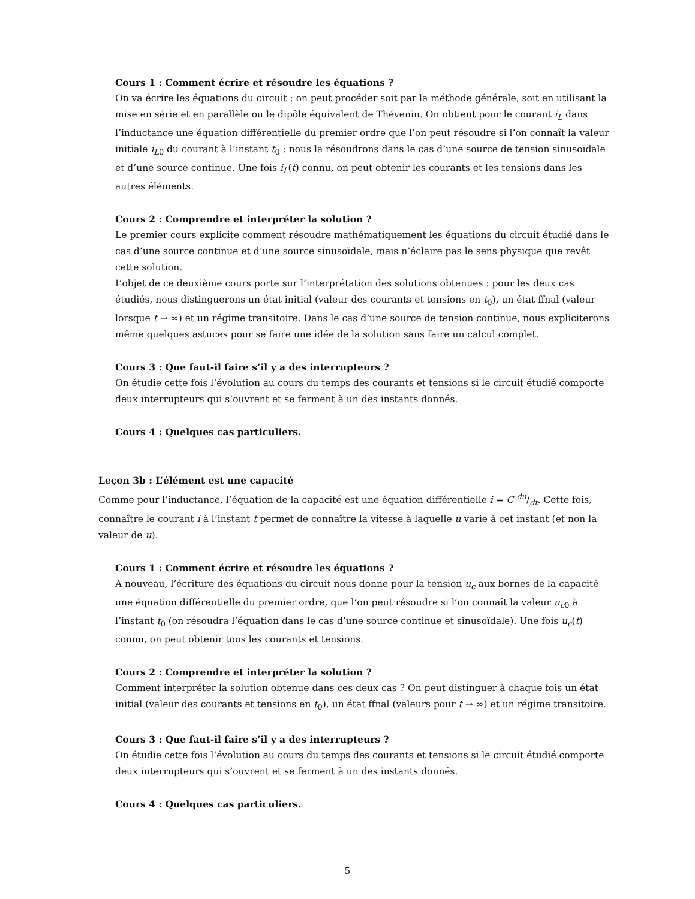Cours 1 : Comment écrire et résoudre les équations ?
On va écrire les équations du circuit : on peut procéder soit par la méthode générale, soit en utilisant la mise en série et en parallèle ou le dipôle équivalent de Thévenin. On obtient pour le courant i<sub>L</sub> dans l’inductance une équation différentielle du premier ordre que l’on peut résoudre si l’on connaît la valeur initiale i<sub>L0</sub> du courant à l’instant t<sub>0</sub> : nous la résoudrons dans le cas d’une source de tension sinusoïdale et d’une source continue. Une fois i<sub>L</sub>(t) connu, on peut obtenir les courants et les tensions dans les autres éléments.
Cours 2 : Comprendre et interpréter la solution ?
Le premier cours explicite comment résoudre mathématiquement les équations du circuit étudié dans le cas d’une source continue et d’une source sinusoïdale, mais n’éclaire pas le sens physique que revêt cette solution.
L’objet de ce deuxième cours porte sur l’interprétation des solutions obtenues : pour les deux cas étudiés, nous distinguerons un état initial (valeur des courants et tensions en t<sub>0</sub>), un état ffnal (valeur lorsque t → ∞) et un régime transitoire. Dans le cas d’une source de tension continue, nous expliciterons même quelques astuces pour se faire une idée de la solution sans faire un calcul complet.
Cours 3 : Que faut-il faire s’il y a des interrupteurs ?
On étudie cette fois l’évolution au cours du temps des courants et tensions si le circuit étudié comporte deux interrupteurs qui s’ouvrent et se ferment à un des instants donnés.
Cours 4 : Quelques cas particuliers.
Leçon 3b : L’élément est une capacité
Comme pour l’inductance, l’équation de la capacité est une équation différentielle i = C du/dt. Cette fois, connaître le courant i à l’instant t permet de connaître la vitesse à laquelle u varie à cet instant (et non la valeur de u).
Cours 1 : Comment écrire et résoudre les équations ?
A nouveau, l’écriture des équations du circuit nous donne pour la tension u<sub>c</sub> aux bornes de la capacité une équation différentielle du premier ordre, que l’on peut résoudre si l’on connaît la valeur u<sub>c0</sub> à l’instant t<sub>0</sub> (on résoudra l’équation dans le cas d’une source continue et sinusoïdale). Une fois u<sub>c</sub>(t) connu, on peut obtenir tous les courants et tensions.
Cours 2 : Comprendre et interpréter la solution ?
Comment interpréter la solution obtenue dans ces deux cas ? On peut distinguer à chaque fois un état initial (valeur des courants et tensions en t<sub>0</sub>), un état ffnal (valeurs pour t → ∞) et un régime transitoire.
Cours 3 : Que faut-il faire s’il y a des interrupteurs ?
On étudie cette fois l’évolution au cours du temps des courants et tensions si le circuit étudié comporte deux interrupteurs qui s’ouvrent et se ferment à un des instants donnés.
Cours 4 : Quelques cas particuliers.
5